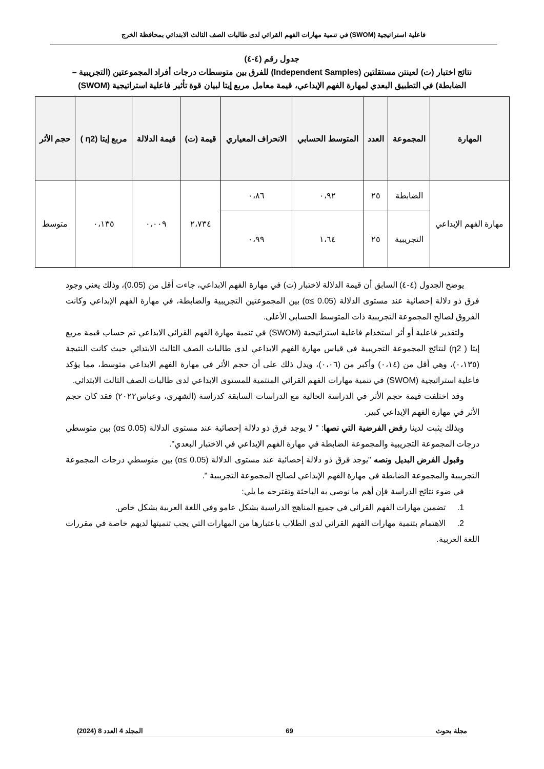فاعلية استراتيجية (SWOM) في تنمية مهارات الفهم القرائي لدى طالبات الصف الثالث الابتدائي بمحافظة الخرج
جدول رقم (٤-٤)
نتائج اختبار (ت) لعينتن مستقلتين (Independent Samples) للفرق بين متوسطات درجات أفراد المجموعتين (التجريبية – الضابطة) في التطبيق البعدي لمهارة الفهم الإبداعي، قيمة معامل مربع إيتا لبيان قوة تأثير فاعلية استراتيجية (SWOM)
| المهارة | المجموعة | العدد | المتوسط الحسابي | الانحراف المعياري | قيمة (ت) | قيمة الدلالة | مربع إيتا (η2 ) | حجم الأثر |
| --- | --- | --- | --- | --- | --- | --- | --- | --- |
| مهارة الفهم الإبداعي | الضابطة | ٢٥ | ٠،٩٢ | ٠،٨٦ | ٢،٧٣٤ | ٠،٠٠٩ | ٠،١٣٥ | متوسط |
| | التجريبية | ٢٥ | ١،٦٤ | ٠،٩٩ | | | | |
يوضح الجدول (٤-٤) السابق أن قيمة الدلالة لاختبار (ت) في مهارة الفهم الابداعي، جاءت أقل من (0.05)، وذلك يعني وجود فرق ذو دلالة إحصائية عند مستوى الدلالة (α≤ 0.05) بين المجموعتين التجريبية والضابطة، في مهارة الفهم الإبداعي وكانت الفروق لصالح المجموعة التجريبية ذات المتوسط الحسابي الأعلى.
ولتقدير فاعلية أو أثر استخدام فاعلية استراتيجية (SWOM) في تنمية مهارة الفهم القرائي الابداعي تم حساب قيمة مربع إيتا ( η2) لنتائج المجموعة التجريبية في قياس مهارة الفهم الابداعي لدى طالبات الصف الثالث الابتدائي حيث كانت النتيجة (٠،١٣٥)، وهي أقل من (٠،١٤) وأكبر من (٠،٠٦)، ويدل ذلك على أن حجم الأثر في مهارة الفهم الابداعي متوسط، مما يؤكد فاعلية استراتيجية (SWOM) في تنمية مهارات الفهم القرائي المنتمية للمستوى الابداعي لدى طالبات الصف الثالث الابتدائي.
وقد اختلفت قيمة حجم الأثر في الدراسة الحالية مع الدراسات السابقة كدراسة (الشهري، وعباس٢٠٢٢) فقد كان حجم الأثر في مهارة الفهم الإبداعي كبير.
وبذلك يثبت لدينا رفض الفرضية التي نصها: " لا يوجد فرق ذو دلالة إحصائية عند مستوى الدلالة (α≤ 0.05) بين متوسطي درجات المجموعة التجريبية والمجموعة الضابطة في مهارة الفهم الإبداعي في الاختبار البعدي".
وقبول الفرض البديل ونصه "يوجد فرق ذو دلالة إحصائية عند مستوى الدلالة (α≤ 0.05) بين متوسطي درجات المجموعة التجريبية والمجموعة الضابطة في مهارة الفهم الإبداعي لصالح المجموعة التجريبية ".
في ضوء نتائج الدراسة فإن أهم ما نوصي به الباحثة وتقترحه ما يلي:
1. تضمين مهارات الفهم القرائي في جميع المناهج الدراسية بشكل عامو وفي اللغة العربية بشكل خاص.
2. الاهتمام بتنمية مهارات الفهم القرائي لدى الطلاب باعتبارها من المهارات التي يجب تنميتها لديهم خاصة في مقررات اللغة العربية.
مجلة بحوث 69 المجلد 4 العدد 8 (2024)